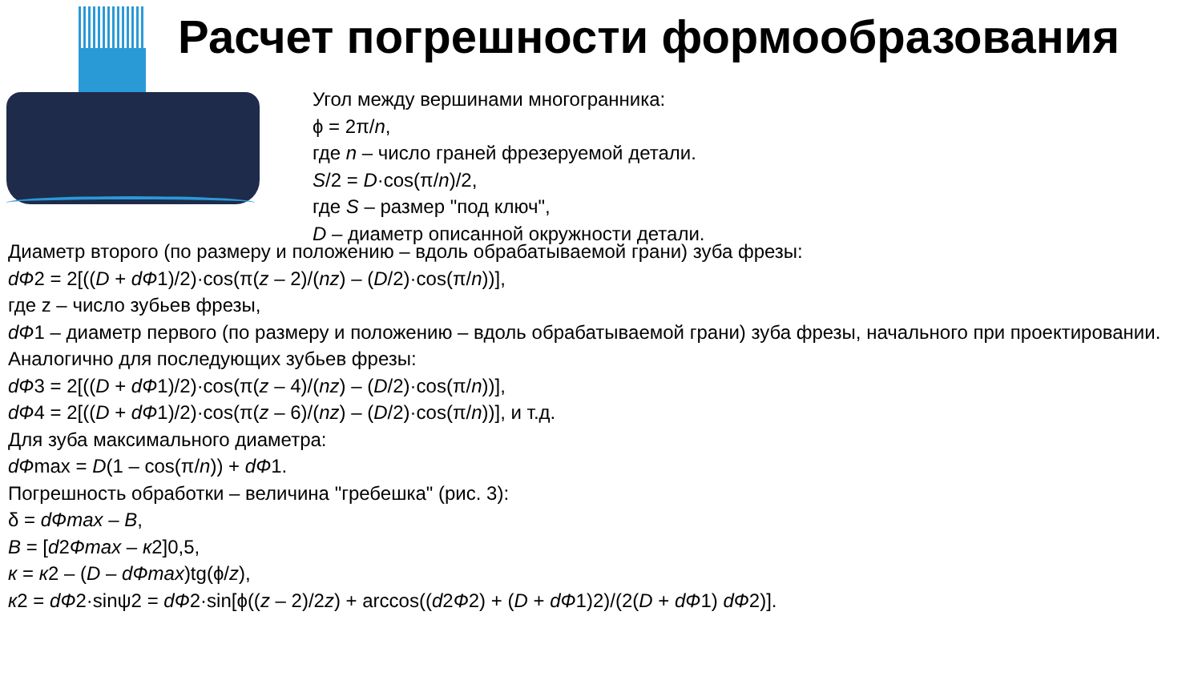Расчет погрешности формообразования
Угол между вершинами многогранника:
ϕ = 2π/n,
где n – число граней фрезеруемой детали.
S/2 = D·cos(π/n)/2,
где S – размер "под ключ",
D – диаметр описанной окружности детали.
Диаметр второго (по размеру и положению – вдоль обрабатываемой грани) зуба фрезы:
dФ2 = 2[((D + dФ1)/2)·cos(π(z – 2)/(nz) – (D/2)·cos(π/n))],
где z – число зубьев фрезы,
dФ1 – диаметр первого (по размеру и положению – вдоль обрабатываемой грани) зуба фрезы, начального при проектировании.
Аналогично для последующих зубьев фрезы:
dФ3 = 2[((D + dФ1)/2)·cos(π(z – 4)/(nz) – (D/2)·cos(π/n))],
dФ4 = 2[((D + dФ1)/2)·cos(π(z – 6)/(nz) – (D/2)·cos(π/n))], и т.д.
Для зуба максимального диаметра:
dФmax = D(1 – cos(π/n)) + dФ1.
Погрешность обработки – величина "гребешка" (рис. 3):
δ = dФmax – B,
B = [d2Фmax – к2]0,5,
к = к2 – (D – dФmax)tg(ϕ/z),
к2 = dФ2·sinψ2 = dФ2·sin[ϕ((z – 2)/2z) + arccos((d2Ф2) + (D + dФ1)2)/(2(D + dФ1) dФ2)].